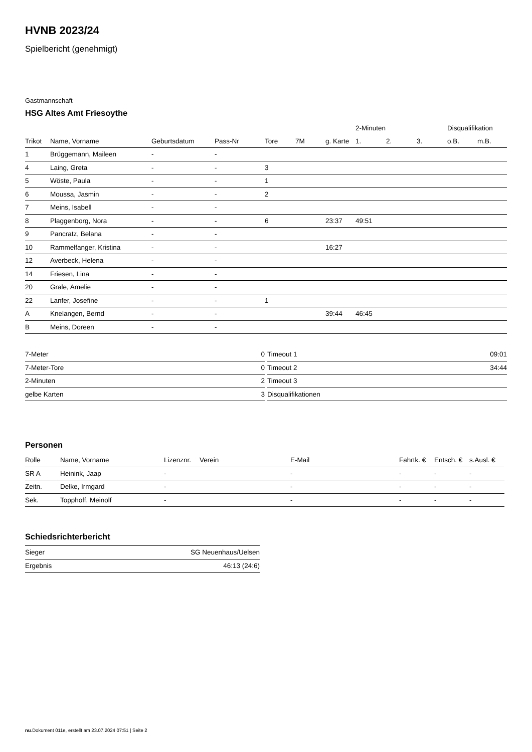HVNB 2023/24
Spielbericht (genehmigt)
Gastmannschaft
HSG Altes Amt Friesoythe
| | | | | | | | 2-Minuten | | | Disqualifikation | |
| --- | --- | --- | --- | --- | --- | --- | --- | --- | --- | --- | --- |
| Trikot | Name, Vorname | Geburtsdatum | Pass-Nr | Tore | 7M | g. Karte | 1. | 2. | 3. | o.B. | m.B. |
| 1 | Brüggemann, Maileen | - | - | | | | | | | | |
| 4 | Laing, Greta | - | - | 3 | | | | | | | |
| 5 | Wöste, Paula | - | - | 1 | | | | | | | |
| 6 | Moussa, Jasmin | - | - | 2 | | | | | | | |
| 7 | Meins, Isabell | - | - | | | | | | | | |
| 8 | Plaggenborg, Nora | - | - | 6 | | 23:37 | 49:51 | | | | |
| 9 | Pancratz, Belana | - | - | | | | | | | | |
| 10 | Rammelfanger, Kristina | - | - | | | 16:27 | | | | | |
| 12 | Averbeck, Helena | - | - | | | | | | | | |
| 14 | Friesen, Lina | - | - | | | | | | | | |
| 20 | Grale, Amelie | - | - | | | | | | | | |
| 22 | Lanfer, Josefine | - | - | 1 | | | | | | | |
| A | Knelangen, Bernd | - | - | | | 39:44 | 46:45 | | | | |
| B | Meins, Doreen | - | - | | | | | | | | |
| 7-Meter | 0 |
| 7-Meter-Tore | 0 |
| 2-Minuten | 2 |
| gelbe Karten | 3 |
| Timeout 1 | 09:01 |
| Timeout 2 | 34:44 |
| Timeout 3 | |
| Disqualifikationen | |
Personen
| Rolle | Name, Vorname | Lizenznr. | Verein | E-Mail | Fahrtk. € | Entsch. € | s.Ausl. € |
| --- | --- | --- | --- | --- | --- | --- | --- |
| SR A | Heinink, Jaap | - | | - | - | - | - |
| Zeitn. | Delke, Irmgard | - | | - | - | - | - |
| Sek. | Topphoff, Meinolf | - | | - | - | - | - |
Schiedsrichterbericht
| Sieger | SG Neuenhaus/Uelsen |
| Ergebnis | 46:13 (24:6) |
nu.Dokument 011e, erstellt am 23.07.2024 07:51 | Seite 2